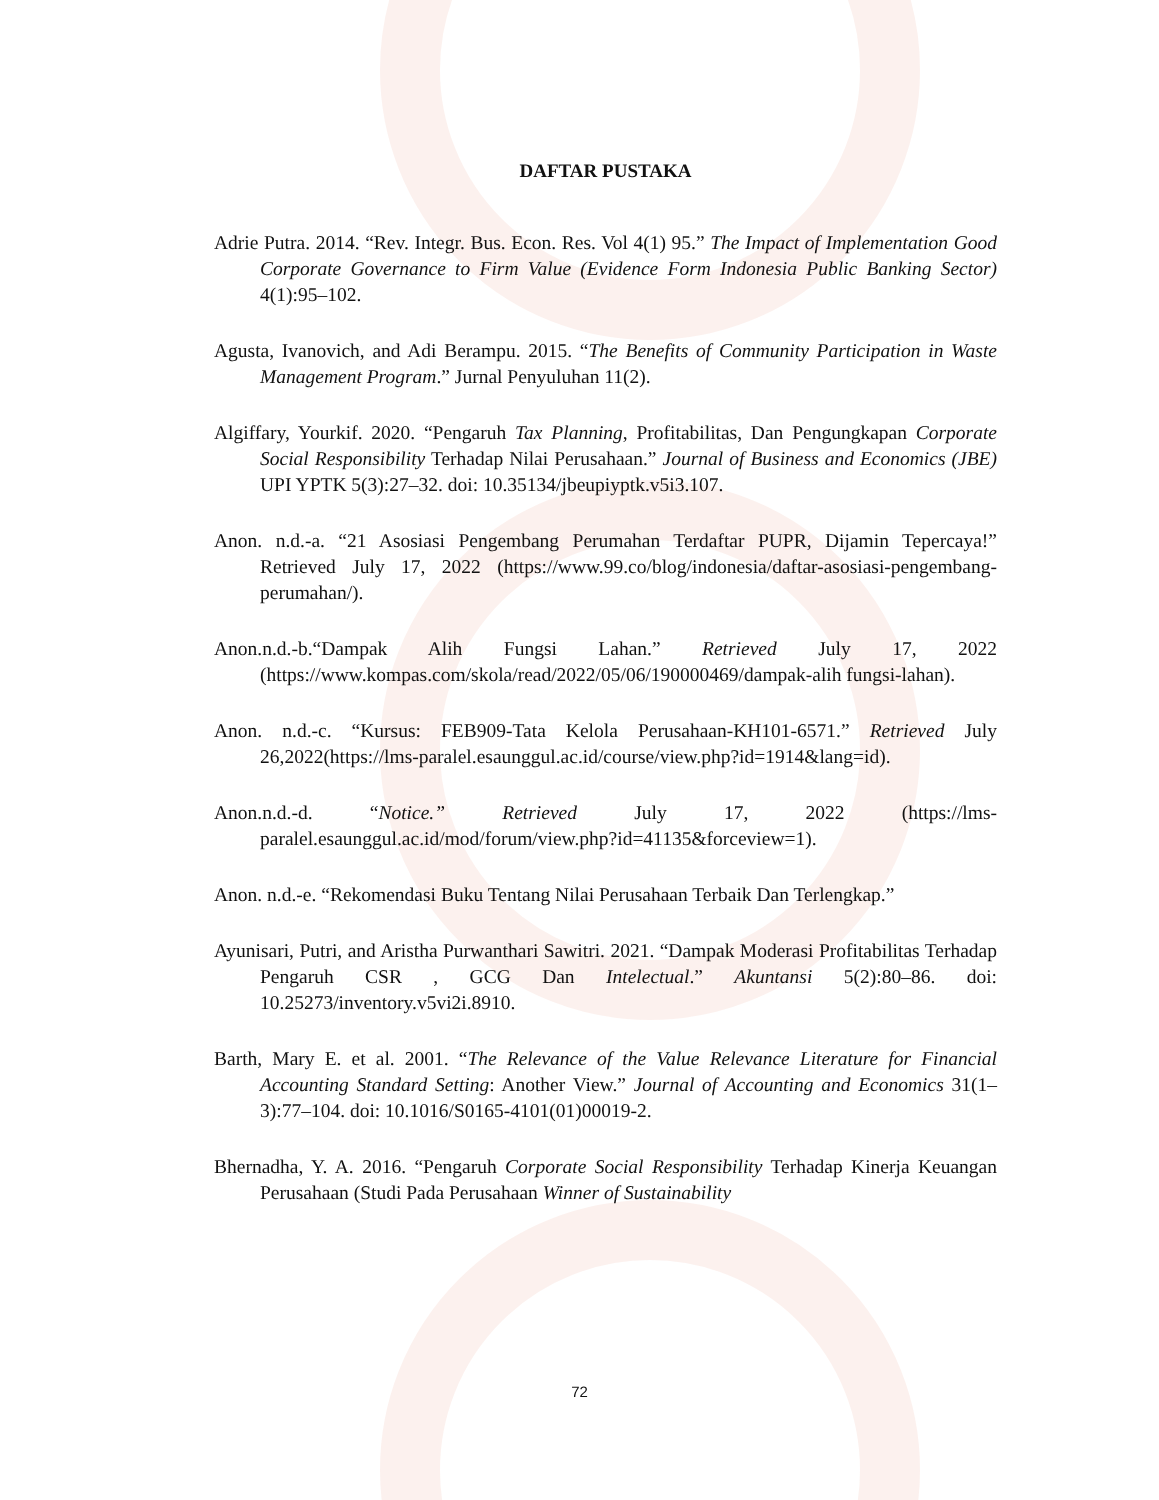DAFTAR PUSTAKA
Adrie Putra. 2014. “Rev. Integr. Bus. Econ. Res. Vol 4(1) 95.” The Impact of Implementation Good Corporate Governance to Firm Value (Evidence Form Indonesia Public Banking Sector) 4(1):95–102.
Agusta, Ivanovich, and Adi Berampu. 2015. “The Benefits of Community Participation in Waste Management Program.” Jurnal Penyuluhan 11(2).
Algiffary, Yourkif. 2020. “Pengaruh Tax Planning, Profitabilitas, Dan Pengungkapan Corporate Social Responsibility Terhadap Nilai Perusahaan.” Journal of Business and Economics (JBE) UPI YPTK 5(3):27–32. doi: 10.35134/jbeupiyptk.v5i3.107.
Anon. n.d.-a. “21 Asosiasi Pengembang Perumahan Terdaftar PUPR, Dijamin Tepercaya!” Retrieved July 17, 2022 (https://www.99.co/blog/indonesia/daftar-asosiasi-pengembang-perumahan/).
Anon.n.d.-b.“Dampak Alih Fungsi Lahan.” Retrieved July 17, 2022 (https://www.kompas.com/skola/read/2022/05/06/190000469/dampak-alih fungsi-lahan).
Anon. n.d.-c. “Kursus: FEB909-Tata Kelola Perusahaan-KH101-6571.” Retrieved July 26,2022(https://lms-paralel.esaunggul.ac.id/course/view.php?id=1914&lang=id).
Anon.n.d.-d. “Notice.” Retrieved July 17, 2022 (https://lms-paralel.esaunggul.ac.id/mod/forum/view.php?id=41135&forceview=1).
Anon. n.d.-e. “Rekomendasi Buku Tentang Nilai Perusahaan Terbaik Dan Terlengkap.”
Ayunisari, Putri, and Aristha Purwanthari Sawitri. 2021. “Dampak Moderasi Profitabilitas Terhadap Pengaruh CSR , GCG Dan Intelectual.” Akuntansi 5(2):80–86. doi: 10.25273/inventory.v5vi2i.8910.
Barth, Mary E. et al. 2001. “The Relevance of the Value Relevance Literature for Financial Accounting Standard Setting: Another View.” Journal of Accounting and Economics 31(1–3):77–104. doi: 10.1016/S0165-4101(01)00019-2.
Bhernadha, Y. A. 2016. “Pengaruh Corporate Social Responsibility Terhadap Kinerja Keuangan Perusahaan (Studi Pada Perusahaan Winner of Sustainability
72